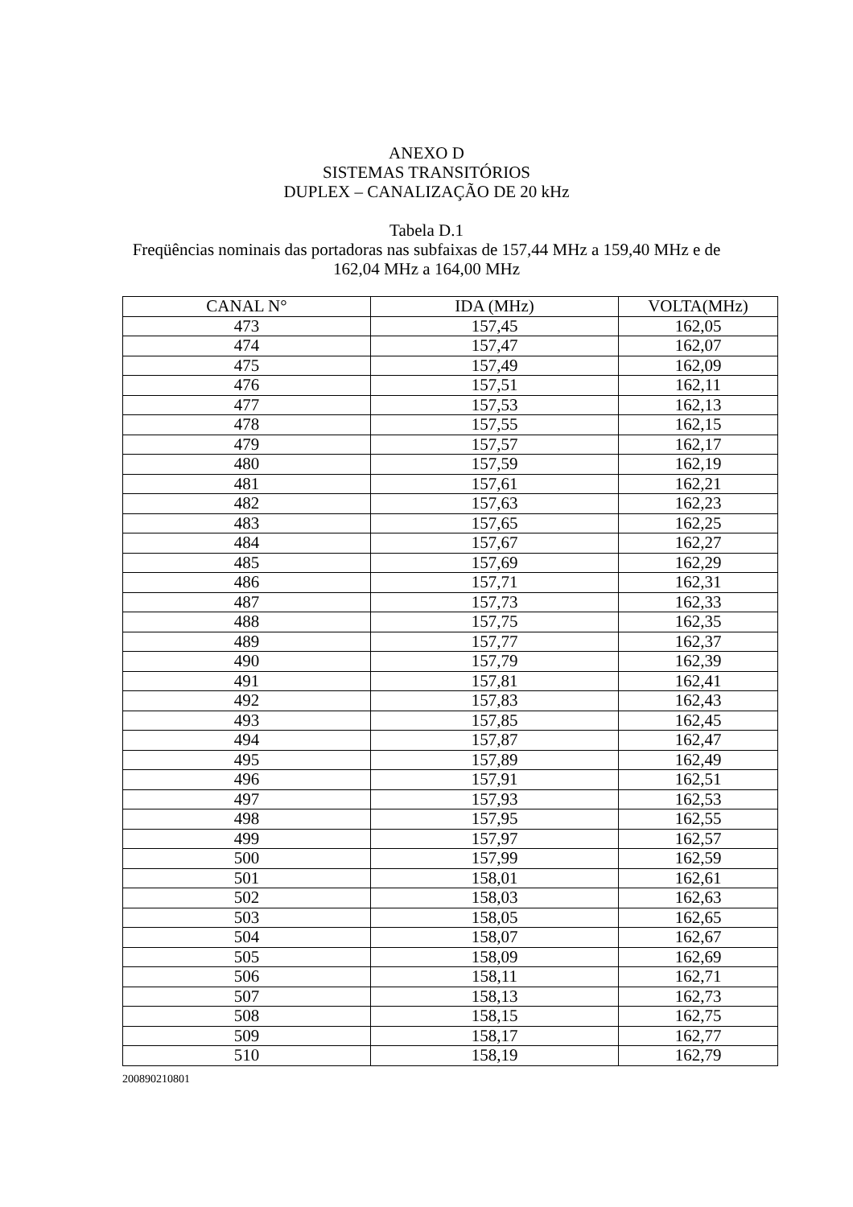ANEXO D
SISTEMAS TRANSITÓRIOS
DUPLEX – CANALIZAÇÃO DE 20 kHz
Tabela D.1
Freqüências nominais das portadoras nas subfaixas de 157,44 MHz a 159,40 MHz e de 162,04 MHz a 164,00 MHz
| CANAL N° | IDA (MHz) | VOLTA(MHz) |
| --- | --- | --- |
| 473 | 157,45 | 162,05 |
| 474 | 157,47 | 162,07 |
| 475 | 157,49 | 162,09 |
| 476 | 157,51 | 162,11 |
| 477 | 157,53 | 162,13 |
| 478 | 157,55 | 162,15 |
| 479 | 157,57 | 162,17 |
| 480 | 157,59 | 162,19 |
| 481 | 157,61 | 162,21 |
| 482 | 157,63 | 162,23 |
| 483 | 157,65 | 162,25 |
| 484 | 157,67 | 162,27 |
| 485 | 157,69 | 162,29 |
| 486 | 157,71 | 162,31 |
| 487 | 157,73 | 162,33 |
| 488 | 157,75 | 162,35 |
| 489 | 157,77 | 162,37 |
| 490 | 157,79 | 162,39 |
| 491 | 157,81 | 162,41 |
| 492 | 157,83 | 162,43 |
| 493 | 157,85 | 162,45 |
| 494 | 157,87 | 162,47 |
| 495 | 157,89 | 162,49 |
| 496 | 157,91 | 162,51 |
| 497 | 157,93 | 162,53 |
| 498 | 157,95 | 162,55 |
| 499 | 157,97 | 162,57 |
| 500 | 157,99 | 162,59 |
| 501 | 158,01 | 162,61 |
| 502 | 158,03 | 162,63 |
| 503 | 158,05 | 162,65 |
| 504 | 158,07 | 162,67 |
| 505 | 158,09 | 162,69 |
| 506 | 158,11 | 162,71 |
| 507 | 158,13 | 162,73 |
| 508 | 158,15 | 162,75 |
| 509 | 158,17 | 162,77 |
| 510 | 158,19 | 162,79 |
200890210801